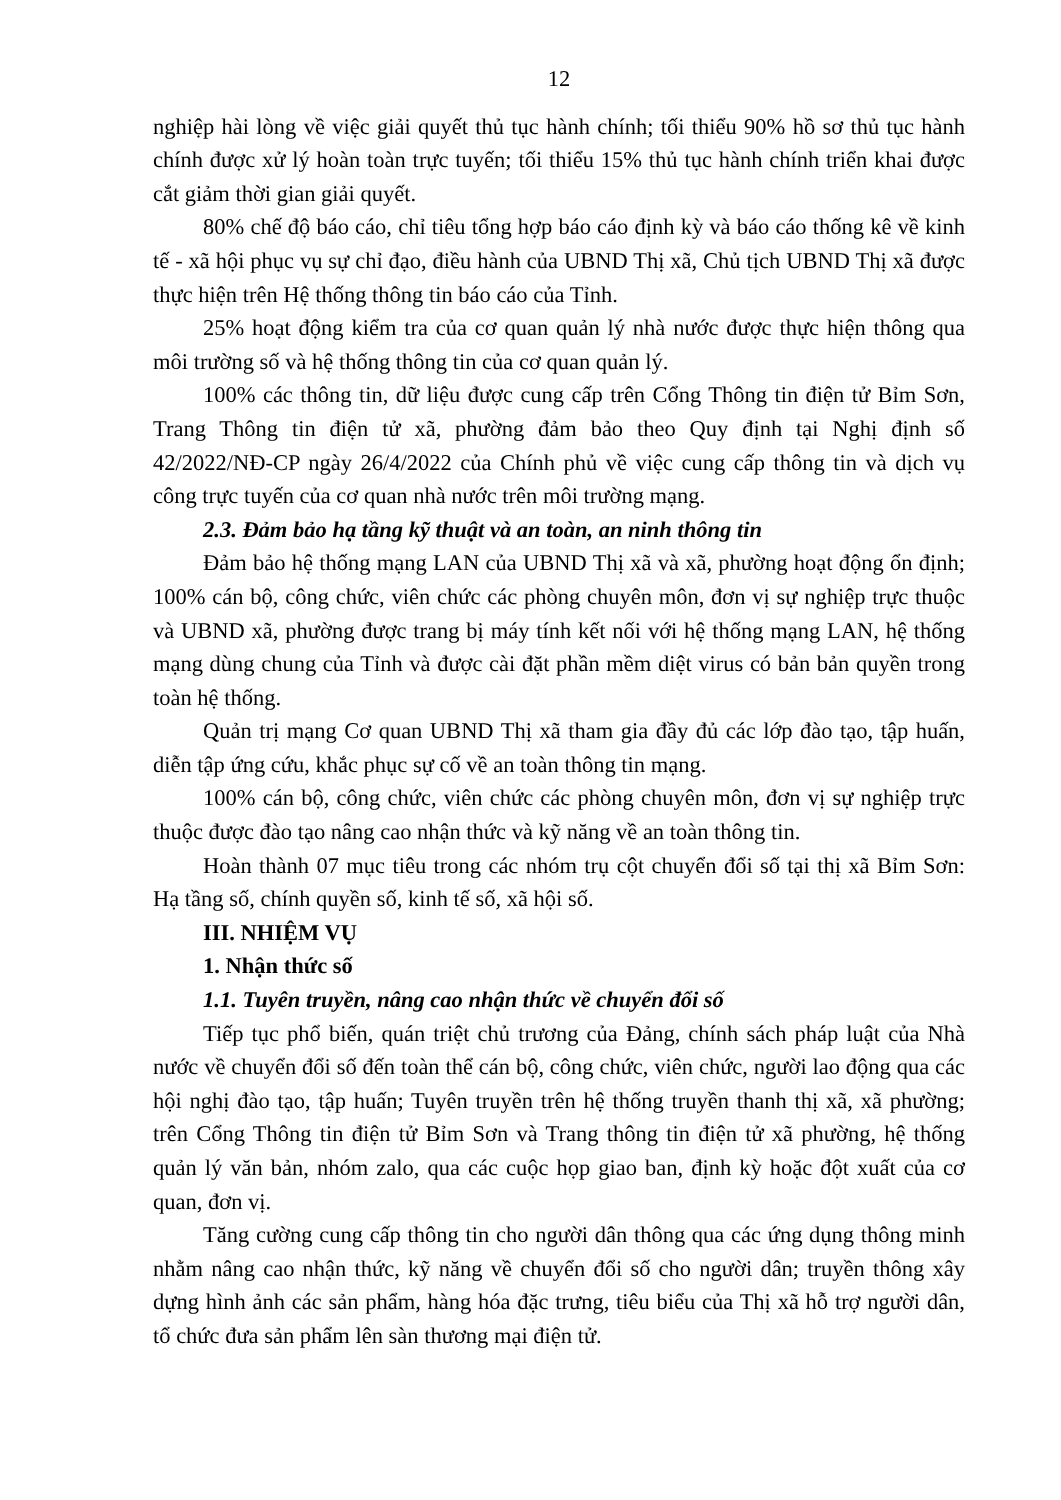12
nghiệp hài lòng về việc giải quyết thủ tục hành chính; tối thiểu 90% hồ sơ thủ tục hành chính được xử lý hoàn toàn trực tuyến; tối thiểu 15% thủ tục hành chính triển khai được cắt giảm thời gian giải quyết.
80% chế độ báo cáo, chỉ tiêu tổng hợp báo cáo định kỳ và báo cáo thống kê về kinh tế - xã hội phục vụ sự chỉ đạo, điều hành của UBND Thị xã, Chủ tịch UBND Thị xã được thực hiện trên Hệ thống thông tin báo cáo của Tỉnh.
25% hoạt động kiểm tra của cơ quan quản lý nhà nước được thực hiện thông qua môi trường số và hệ thống thông tin của cơ quan quản lý.
100% các thông tin, dữ liệu được cung cấp trên Cổng Thông tin điện tử Bỉm Sơn, Trang Thông tin điện tử xã, phường đảm bảo theo Quy định tại Nghị định số 42/2022/NĐ-CP ngày 26/4/2022 của Chính phủ về việc cung cấp thông tin và dịch vụ công trực tuyến của cơ quan nhà nước trên môi trường mạng.
2.3. Đảm bảo hạ tầng kỹ thuật và an toàn, an ninh thông tin
Đảm bảo hệ thống mạng LAN của UBND Thị xã và xã, phường hoạt động ổn định; 100% cán bộ, công chức, viên chức các phòng chuyên môn, đơn vị sự nghiệp trực thuộc và UBND xã, phường được trang bị máy tính kết nối với hệ thống mạng LAN, hệ thống mạng dùng chung của Tỉnh và được cài đặt phần mềm diệt virus có bản bản quyền trong toàn hệ thống.
Quản trị mạng Cơ quan UBND Thị xã tham gia đầy đủ các lớp đào tạo, tập huấn, diễn tập ứng cứu, khắc phục sự cố về an toàn thông tin mạng.
100% cán bộ, công chức, viên chức các phòng chuyên môn, đơn vị sự nghiệp trực thuộc được đào tạo nâng cao nhận thức và kỹ năng về an toàn thông tin.
Hoàn thành 07 mục tiêu trong các nhóm trụ cột chuyển đổi số tại thị xã Bỉm Sơn: Hạ tầng số, chính quyền số, kinh tế số, xã hội số.
III. NHIỆM VỤ
1. Nhận thức số
1.1. Tuyên truyền, nâng cao nhận thức về chuyển đổi số
Tiếp tục phổ biến, quán triệt chủ trương của Đảng, chính sách pháp luật của Nhà nước về chuyển đổi số đến toàn thể cán bộ, công chức, viên chức, người lao động qua các hội nghị đào tạo, tập huấn; Tuyên truyền trên hệ thống truyền thanh thị xã, xã phường; trên Cổng Thông tin điện tử Bỉm Sơn và Trang thông tin điện tử xã phường, hệ thống quản lý văn bản, nhóm zalo, qua các cuộc họp giao ban, định kỳ hoặc đột xuất của cơ quan, đơn vị.
Tăng cường cung cấp thông tin cho người dân thông qua các ứng dụng thông minh nhằm nâng cao nhận thức, kỹ năng về chuyển đổi số cho người dân; truyền thông xây dựng hình ảnh các sản phẩm, hàng hóa đặc trưng, tiêu biểu của Thị xã hỗ trợ người dân, tổ chức đưa sản phẩm lên sàn thương mại điện tử.